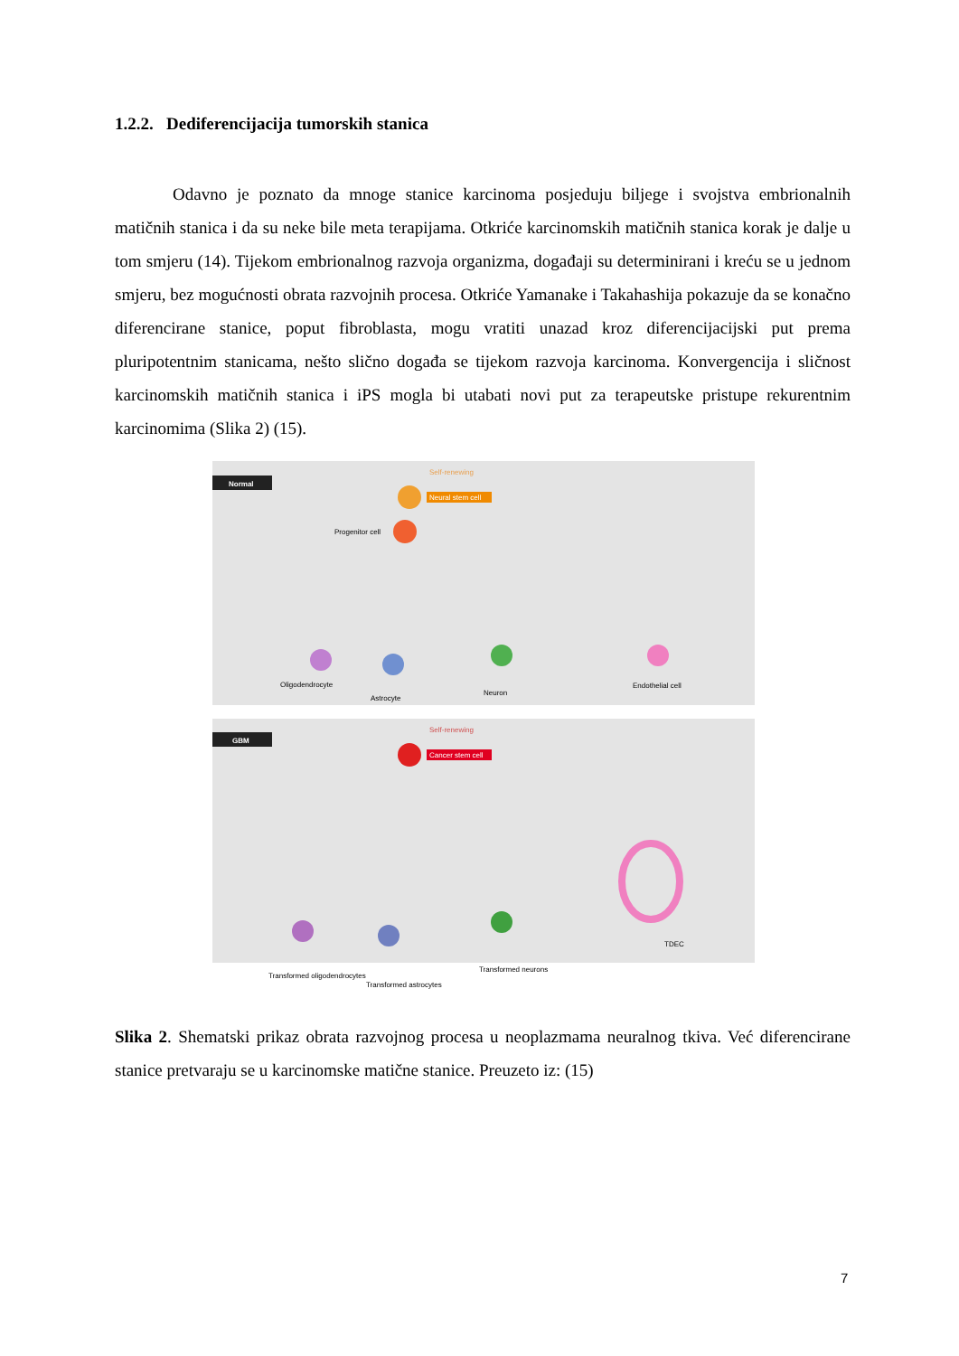1.2.2. Dediferencijacija tumorskih stanica
Odavno je poznato da mnoge stanice karcinoma posjeduju biljege i svojstva embrionalnih matičnih stanica i da su neke bile meta terapijama. Otkriće karcinomskih matičnih stanica korak je dalje u tom smjeru (14). Tijekom embrionalnog razvoja organizma, događaji su determinirani i kreću se u jednom smjeru, bez mogućnosti obrata razvojnih procesa. Otkriće Yamanake i Takahashija pokazuje da se konačno diferencirane stanice, poput fibroblasta, mogu vratiti unazad kroz diferencijacijski put prema pluripotentnim stanicama, nešto slično događa se tijekom razvoja karcinoma. Konvergencija i sličnost karcinomskih matičnih stanica i iPS mogla bi utabati novi put za terapeutske pristupe rekurentnim karcinomima (Slika 2) (15).
Normal
Self-renewing
Neural stem cell
Progenitor cell
Oligodendrocyte
Astrocyte
Neuron
Endothelial cell
GBM
Self-renewing
Cancer stem cell
Transformed oligodendrocytes
Transformed astrocytes
Transformed neurons
TDEC
Slika 2. Shematski prikaz obrata razvojnog procesa u neoplazmama neuralnog tkiva. Već diferencirane stanice pretvaraju se u karcinomske matične stanice. Preuzeto iz: (15)
7